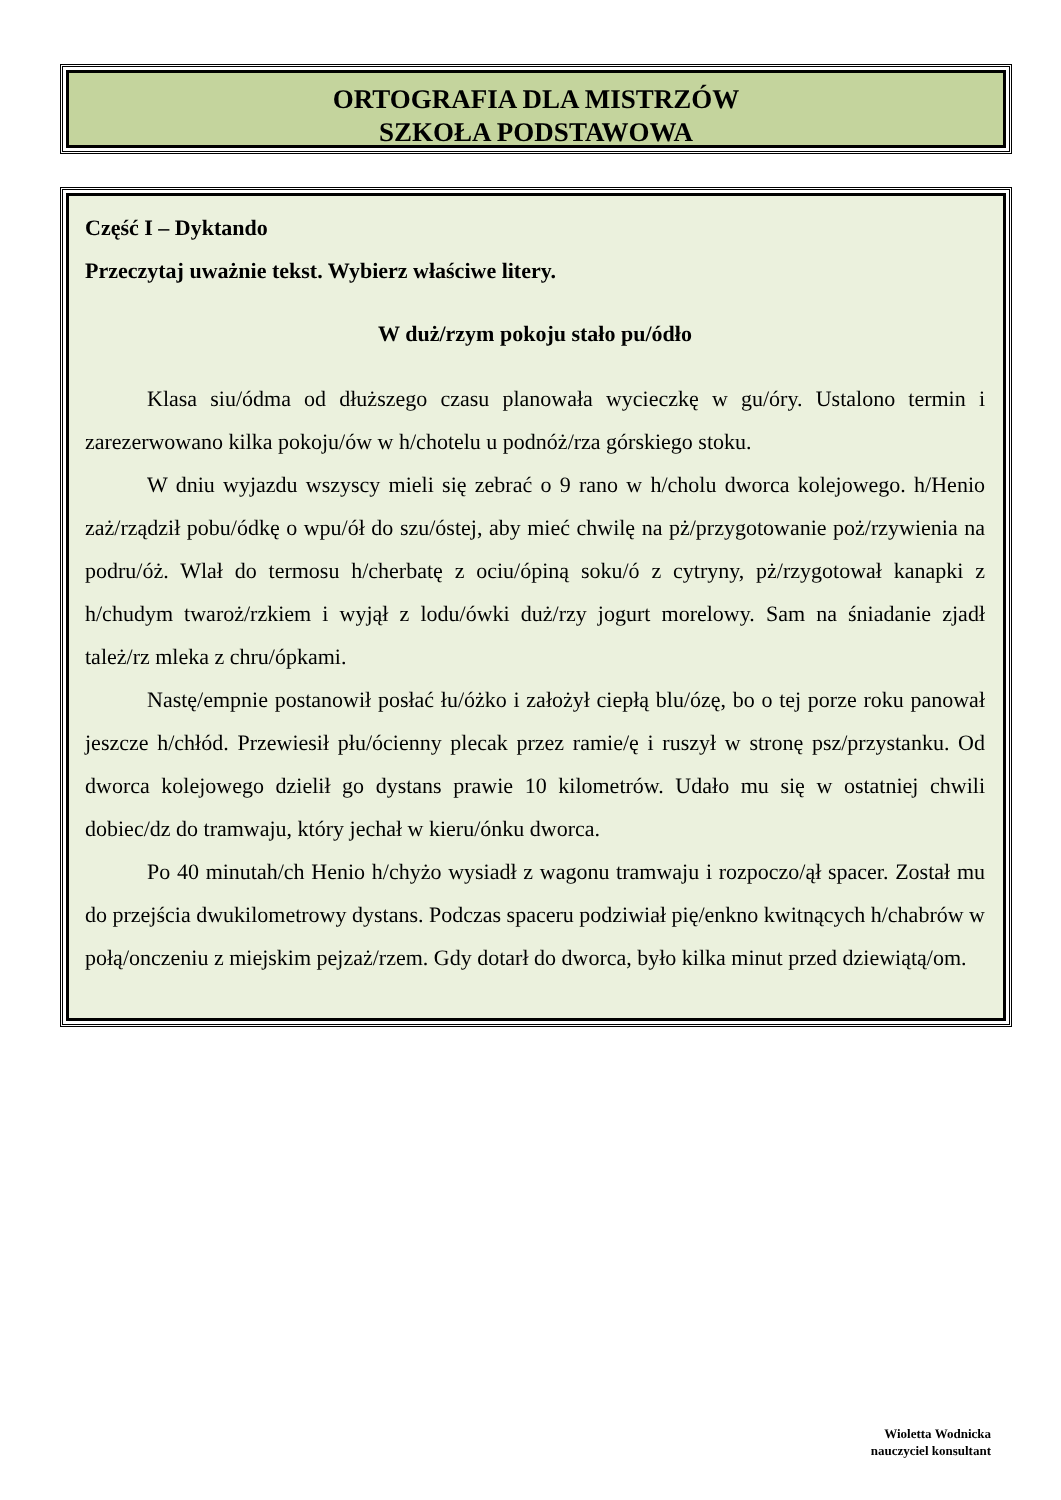ORTOGRAFIA DLA MISTRZÓW
SZKOŁA PODSTAWOWA
Część I – Dyktando
Przeczytaj uważnie tekst. Wybierz właściwe litery.
W duż/rzym pokoju stało pu/ódło
Klasa siu/ódma od dłuższego czasu planowała wycieczkę w gu/óry. Ustalono termin i zarezerwowano kilka pokoju/ów w h/chotelu u podnóż/rza górskiego stoku.
W dniu wyjazdu wszyscy mieli się zebrać o 9 rano w h/cholu dworca kolejowego. h/Henio zaż/rządził pobu/ódkę o wpu/ół do szu/óstej, aby mieć chwilę na pż/przygotowanie poż/rzywienia na podru/óż. Wlał do termosu h/cherbatę z ociu/ópiną soku/ó z cytryny, pż/rzygotował kanapki z h/chudym twaroż/rzkiem i wyjął z lodu/ówki duż/rzy jogurt morelowy. Sam na śniadanie zjadł tależ/rz mleka z chru/ópkami.
Nastę/empnie postanowił posłać łu/óżko i założył ciepłą blu/ózę, bo o tej porze roku panował jeszcze h/chłód. Przewiesił płu/ócienny plecak przez ramie/ę i ruszył w stronę psz/przystanku. Od dworca kolejowego dzielił go dystans prawie 10 kilometrów. Udało mu się w ostatniej chwili dobiec/dz do tramwaju, który jechał w kieru/ónku dworca.
Po 40 minutah/ch Henio h/chyżo wysiadł z wagonu tramwaju i rozpoczo/ął spacer. Został mu do przejścia dwukilometrowy dystans. Podczas spaceru podziwiał pię/enkno kwitnących h/chabrów w połą/onczeniu z miejskim pejzaż/rzem. Gdy dotarł do dworca, było kilka minut przed dziewiątą/om.
Wioletta Wodnicka
nauczyciel konsultant